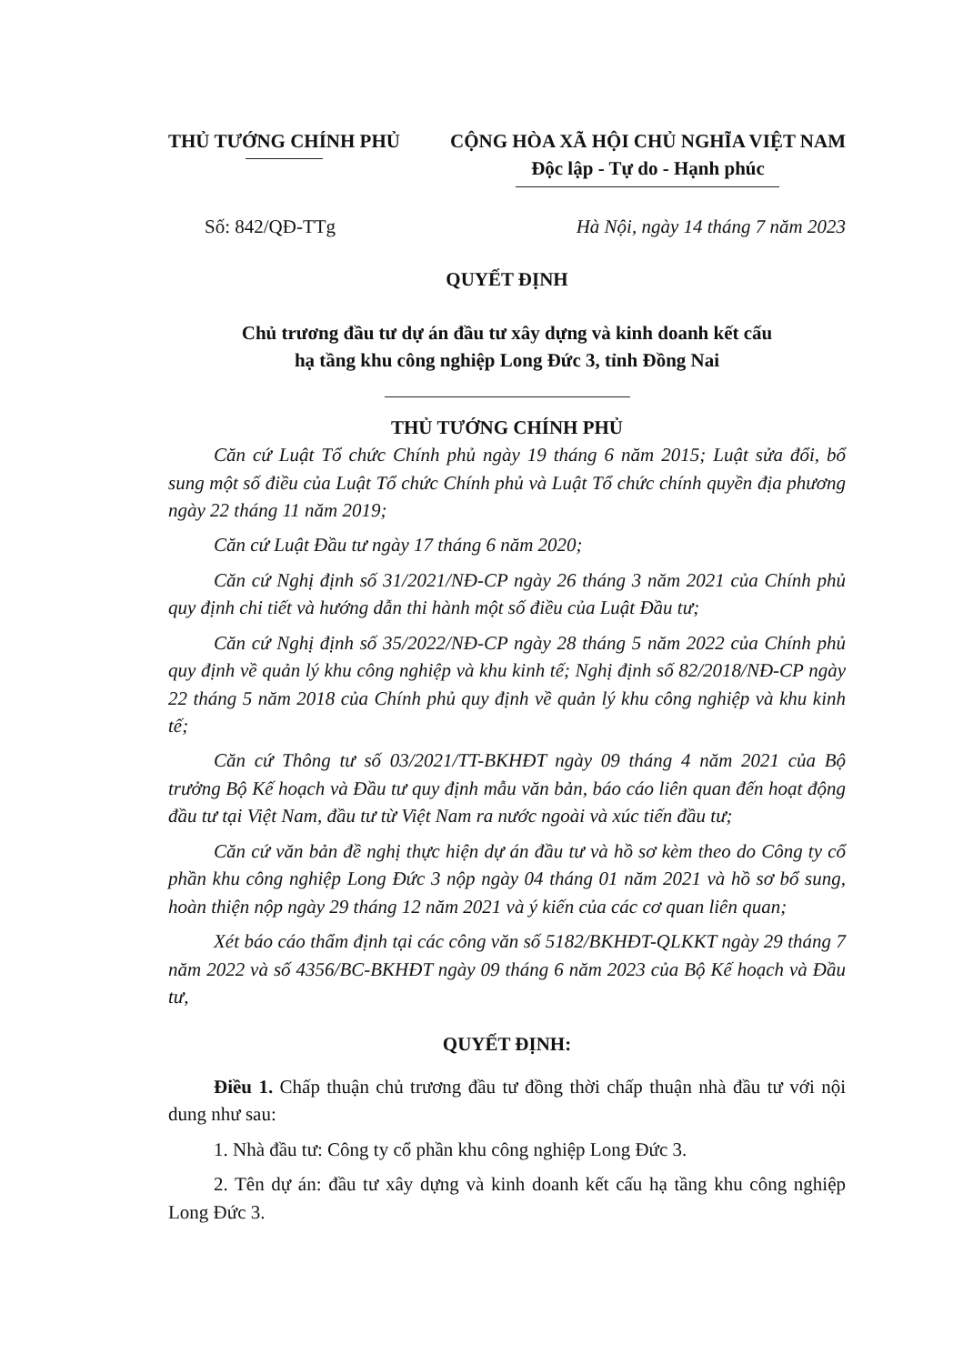THỦ TƯỚNG CHÍNH PHỦ CỘNG HÒA XÃ HỘI CHỦ NGHĨA VIỆT NAM
Độc lập - Tự do - Hạnh phúc
Số: 842/QĐ-TTg Hà Nội, ngày 14 tháng 7 năm 2023
QUYẾT ĐỊNH
Chủ trương đầu tư dự án đầu tư xây dựng và kinh doanh kết cấu
hạ tầng khu công nghiệp Long Đức 3, tỉnh Đồng Nai
THỦ TƯỚNG CHÍNH PHỦ
Căn cứ Luật Tổ chức Chính phủ ngày 19 tháng 6 năm 2015; Luật sửa đổi, bổ sung một số điều của Luật Tổ chức Chính phủ và Luật Tổ chức chính quyền địa phương ngày 22 tháng 11 năm 2019;
Căn cứ Luật Đầu tư ngày 17 tháng 6 năm 2020;
Căn cứ Nghị định số 31/2021/NĐ-CP ngày 26 tháng 3 năm 2021 của Chính phủ quy định chi tiết và hướng dẫn thi hành một số điều của Luật Đầu tư;
Căn cứ Nghị định số 35/2022/NĐ-CP ngày 28 tháng 5 năm 2022 của Chính phủ quy định về quản lý khu công nghiệp và khu kinh tế; Nghị định số 82/2018/NĐ-CP ngày 22 tháng 5 năm 2018 của Chính phủ quy định về quản lý khu công nghiệp và khu kinh tế;
Căn cứ Thông tư số 03/2021/TT-BKHĐT ngày 09 tháng 4 năm 2021 của Bộ trưởng Bộ Kế hoạch và Đầu tư quy định mẫu văn bản, báo cáo liên quan đến hoạt động đầu tư tại Việt Nam, đầu tư từ Việt Nam ra nước ngoài và xúc tiến đầu tư;
Căn cứ văn bản đề nghị thực hiện dự án đầu tư và hồ sơ kèm theo do Công ty cổ phần khu công nghiệp Long Đức 3 nộp ngày 04 tháng 01 năm 2021 và hồ sơ bổ sung, hoàn thiện nộp ngày 29 tháng 12 năm 2021 và ý kiến của các cơ quan liên quan;
Xét báo cáo thẩm định tại các công văn số 5182/BKHĐT-QLKKT ngày 29 tháng 7 năm 2022 và số 4356/BC-BKHĐT ngày 09 tháng 6 năm 2023 của Bộ Kế hoạch và Đầu tư,
QUYẾT ĐỊNH:
Điều 1. Chấp thuận chủ trương đầu tư đồng thời chấp thuận nhà đầu tư với nội dung như sau:
1. Nhà đầu tư: Công ty cổ phần khu công nghiệp Long Đức 3.
2. Tên dự án: đầu tư xây dựng và kinh doanh kết cấu hạ tầng khu công nghiệp Long Đức 3.